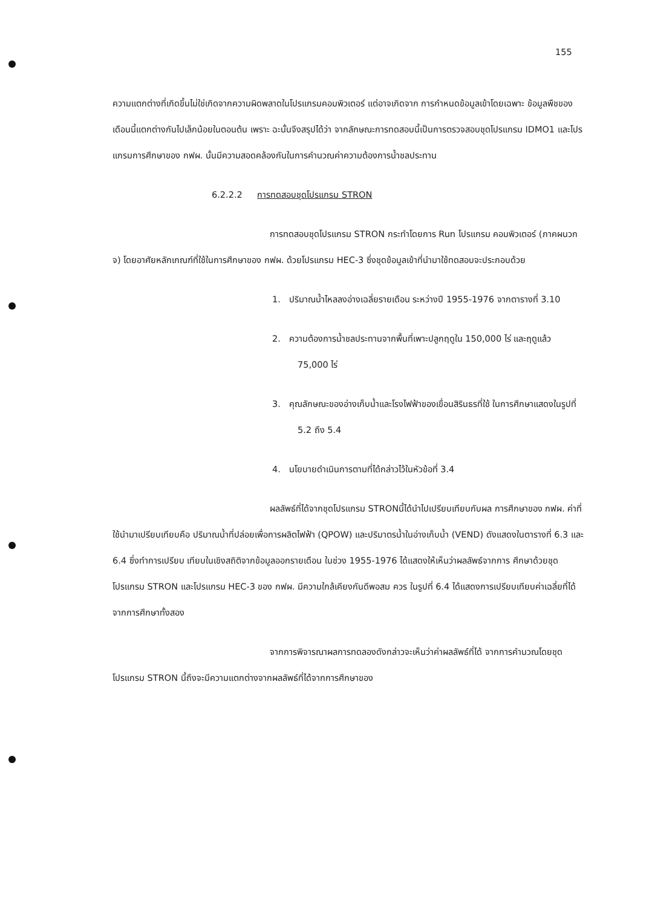155
ความแตกต่างที่เกิดขึ้นไม่ใช่เกิดจากความผิดพลาดในโปรแกรมคอมพิวเตอร์ แต่อาจเกิดจาก การกำหนดข้อมูลเข้าโดยเฉพาะ ข้อมูลพืชของเดือนนี้แตกต่างกันไปเล็กน้อยในตอนต้น เพราะ ฉะนั้นจึงสรุปได้ว่า จากลักษณะการทดสอบนี้เป็นการตรวจสอบชุดโปรแกรม IDMO1 และโปร แกรมการศึกษาของ กฟผ. นั้นมีความสอดคล้องกันในการคำนวณค่าความต้องการน้ำชลประทาน
6.2.2.2 การทดสอบชุดโปรแกรม STRON
การทดสอบชุดโปรแกรม STRON กระทำโดยการ Run โปรแกรม คอมพิวเตอร์ (ภาคผนวก จ) โดยอาศัยหลักเกณฑ์ที่ใช้ในการศึกษาของ กฟผ. ด้วยโปรแกรม HEC-3 ซึ่งชุดข้อมูลเข้าที่นำมาใช้ทดสอบจะประกอบด้วย
1. ปริมาณน้ำไหลลงอ่างเฉลี่ยรายเดือน ระหว่างปี 1955-1976 จากตารางที่ 3.10
2. ความต้องการน้ำชลประทานจากพื้นที่เพาะปลูกฤดูใน 150,000 ไร่ และฤดูแล้ว 75,000 ไร่
3. คุณลักษณะของอ่างเก็บน้ำและโรงไฟฟ้าของเขื่อนสิรินธรที่ใช้ ในการศึกษาแสดงในรูปที่ 5.2 ถึง 5.4
4. นโยบายดำเนินการตามที่ได้กล่าวไว้ในหัวข้อที่ 3.4
ผลลัพธ์ที่ได้จากชุดโปรแกรม STRONนี้ได้นำไปเปรียบเทียบกับผล การศึกษาของ กฟผ. ค่าที่ใช้นำมาเปรียบเทียบคือ ปริมาณน้ำที่ปล่อยเพื่อการผลิตไฟฟ้า (QPOW) และปริมาตรน้ำในอ่างเก็บน้ำ (VEND) ดังแสดงในตารางที่ 6.3 และ 6.4 ซึ่งทำการเปรียบ เทียบในเชิงสถิติจากข้อมูลออกรายเดือน ในช่วง 1955-1976 ได้แสดงให้เห็นว่าผลลัพธ์จากการ ศึกษาด้วยชุดโปรแกรม STRON และโปรแกรม HEC-3 ของ กฟผ. มีความใกล้เคียงกันดีพอสม ควร ในรูปที่ 6.4 ได้แสดงการเปรียบเทียบค่าเฉลี่ยที่ได้จากการศึกษาทั้งสอง
จากการพิจารณาผลการทดลองดังกล่าวจะเห็นว่าค่าผลลัพธ์ที่ได้ จากการคำนวณโดยชุดโปรแกรม STRON นี้ถึงจะมีความแตกต่างจากผลลัพธ์ที่ได้จากการศึกษาของ